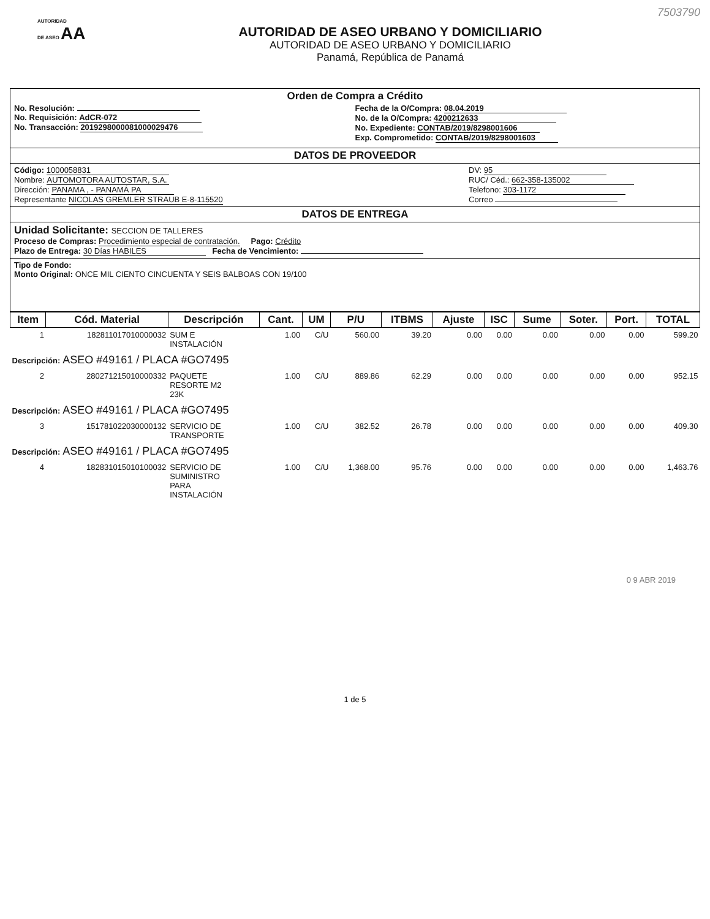AUTORIDAD
DE ASEO AA
AUTORIDAD DE ASEO URBANO Y DOMICILIARIO
AUTORIDAD DE ASEO URBANO Y DOMICILIARIO
Panamá, República de Panamá
7503790
Orden de Compra a Crédito
No. Resolución:
No. Requisición: AdCR-072
No. Transacción: 2019298000081000029476
Fecha de la O/Compra: 08.04.2019
No. de la O/Compra: 4200212633
No. Expediente: CONTAB/2019/8298001606
Exp. Comprometido: CONTAB/2019/8298001603
DATOS DE PROVEEDOR
Código: 1000058831
Nombre: AUTOMOTORA AUTOSTAR, S.A.
Dirección: PANAMA , - PANAMÁ PA
Representante NICOLAS GREMLER STRAUB E-8-115520
DV: 95
RUC/ Céd.: 662-358-135002
Telefono: 303-1172
Correo
DATOS DE ENTREGA
Unidad Solicitante: SECCION DE TALLERES
Proceso de Compras: Procedimiento especial de contratación. Pago: Crédito
Plazo de Entrega: 30 Días HABILES Fecha de Vencimiento:
Tipo de Fondo:
Monto Original: ONCE MIL CIENTO CINCUENTA Y SEIS BALBOAS CON 19/100
| Item | Cód. Material | Descripción | Cant. | UM | P/U | ITBMS | Ajuste | ISC | Sume | Soter. | Port. | TOTAL |
| --- | --- | --- | --- | --- | --- | --- | --- | --- | --- | --- | --- | --- |
| 1 | 182811017010000032 | SUM E INSTALACIÓN | 1.00 | C/U | 560.00 | 39.20 | 0.00 | 0.00 | 0.00 | 0.00 | 0.00 | 599.20 |
| Descripción: ASEO #49161 / PLACA #GO7495 | | | | | | | | | | | | |
| 2 | 280271215010000332 | PAQUETE RESORTE M2 23K | 1.00 | C/U | 889.86 | 62.29 | 0.00 | 0.00 | 0.00 | 0.00 | 0.00 | 952.15 |
| Descripción: ASEO #49161 / PLACA #GO7495 | | | | | | | | | | | | |
| 3 | 151781022030000132 | SERVICIO DE TRANSPORTE | 1.00 | C/U | 382.52 | 26.78 | 0.00 | 0.00 | 0.00 | 0.00 | 0.00 | 409.30 |
| Descripción: ASEO #49161 / PLACA #GO7495 | | | | | | | | | | | | |
| 4 | 182831015010100032 | SERVICIO DE SUMINISTRO PARA INSTALACIÓN | 1.00 | C/U | 1,368.00 | 95.76 | 0.00 | 0.00 | 0.00 | 0.00 | 0.00 | 1,463.76 |
0 9 ABR 2019
1 de 5